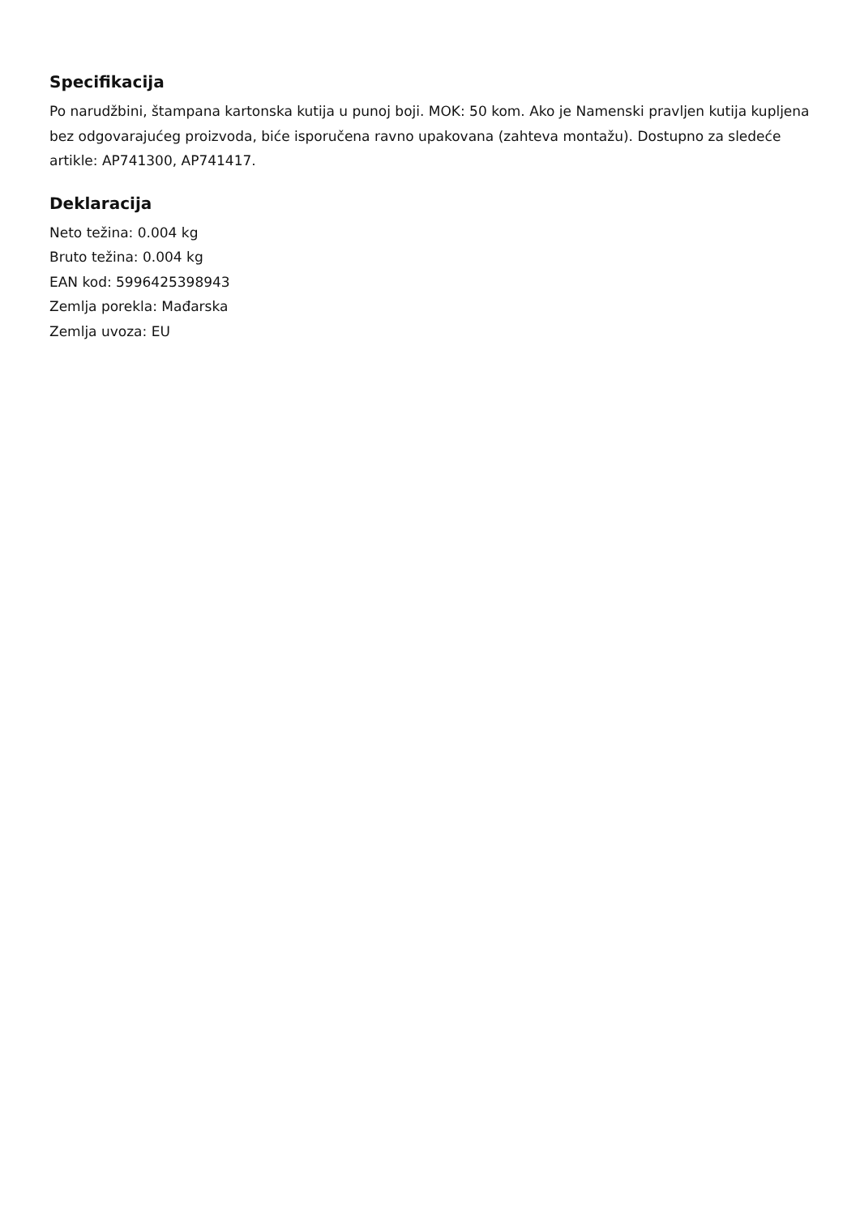Specifikacija
Po narudžbini, štampana kartonska kutija u punoj boji. MOK: 50 kom. Ako je Namenski pravljen kutija kupljena bez odgovarajućeg proizvoda, biće isporučena ravno upakovana (zahteva montažu). Dostupno za sledeće artikle: AP741300, AP741417.
Deklaracija
Neto težina: 0.004 kg
Bruto težina: 0.004 kg
EAN kod: 5996425398943
Zemlja porekla: Mađarska
Zemlja uvoza: EU